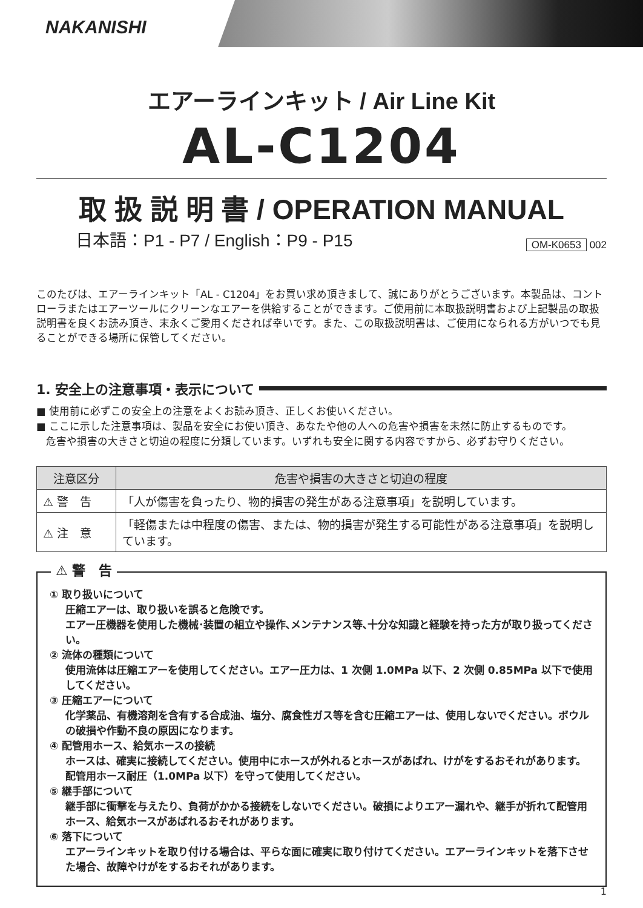NAKANISHI
エアーラインキット / Air Line Kit
AL-C1204
取 扱 説 明 書 / OPERATION MANUAL
日本語：P1 - P7 / English：P9 - P15
OM-K0653 002
このたびは、エアーラインキット「AL - C1204」をお買い求め頂きまして、誠にありがとうございます。本製品は、コントローラまたはエアーツールにクリーンなエアーを供給することができます。ご使用前に本取扱説明書および上記製品の取扱説明書を良くお読み頂き、末永くご愛用くだされば幸いです。また、この取扱説明書は、ご使用になられる方がいつでも見ることができる場所に保管してください。
1. 安全上の注意事項・表示について
■ 使用前に必ずこの安全上の注意をよくお読み頂き、正しくお使いください。
■ ここに示した注意事項は、製品を安全にお使い頂き、あなたや他の人への危害や損害を未然に防止するものです。
危害や損害の大きさと切迫の程度に分類しています。いずれも安全に関する内容ですから、必ずお守りください。
| 注意区分 | 危害や損害の大きさと切迫の程度 |
| --- | --- |
| ⚠ 警 告 | 「人が傷害を負ったり、物的損害の発生がある注意事項」を説明しています。 |
| ⚠ 注 意 | 「軽傷または中程度の傷害、または、物的損害が発生する可能性がある注意事項」を説明しています。 |
⚠ 警　告
① 取り扱いについて
圧縮エアーは、取り扱いを誤ると危険です。
エアー圧機器を使用した機械･装置の組立や操作､メンテナンス等､十分な知識と経験を持った方が取り扱ってください。
② 流体の種類について
使用流体は圧縮エアーを使用してください。エアー圧力は、1 次側 1.0MPa 以下、2 次側 0.85MPa 以下で使用してください。
③ 圧縮エアーについて
化学薬品、有機溶剤を含有する合成油、塩分、腐食性ガス等を含む圧縮エアーは、使用しないでください。ボウルの破損や作動不良の原因になります。
④ 配管用ホース、給気ホースの接続
ホースは、確実に接続してください。使用中にホースが外れるとホースがあばれ、けがをするおそれがあります。配管用ホース耐圧（1.0MPa 以下）を守って使用してください。
⑤ 継手部について
継手部に衝撃を与えたり、負荷がかかる接続をしないでください。破損によりエアー漏れや、継手が折れて配管用ホース、給気ホースがあばれるおそれがあります。
⑥ 落下について
エアーラインキットを取り付ける場合は、平らな面に確実に取り付けてください。エアーラインキットを落下させた場合、故障やけがをするおそれがあります。
1